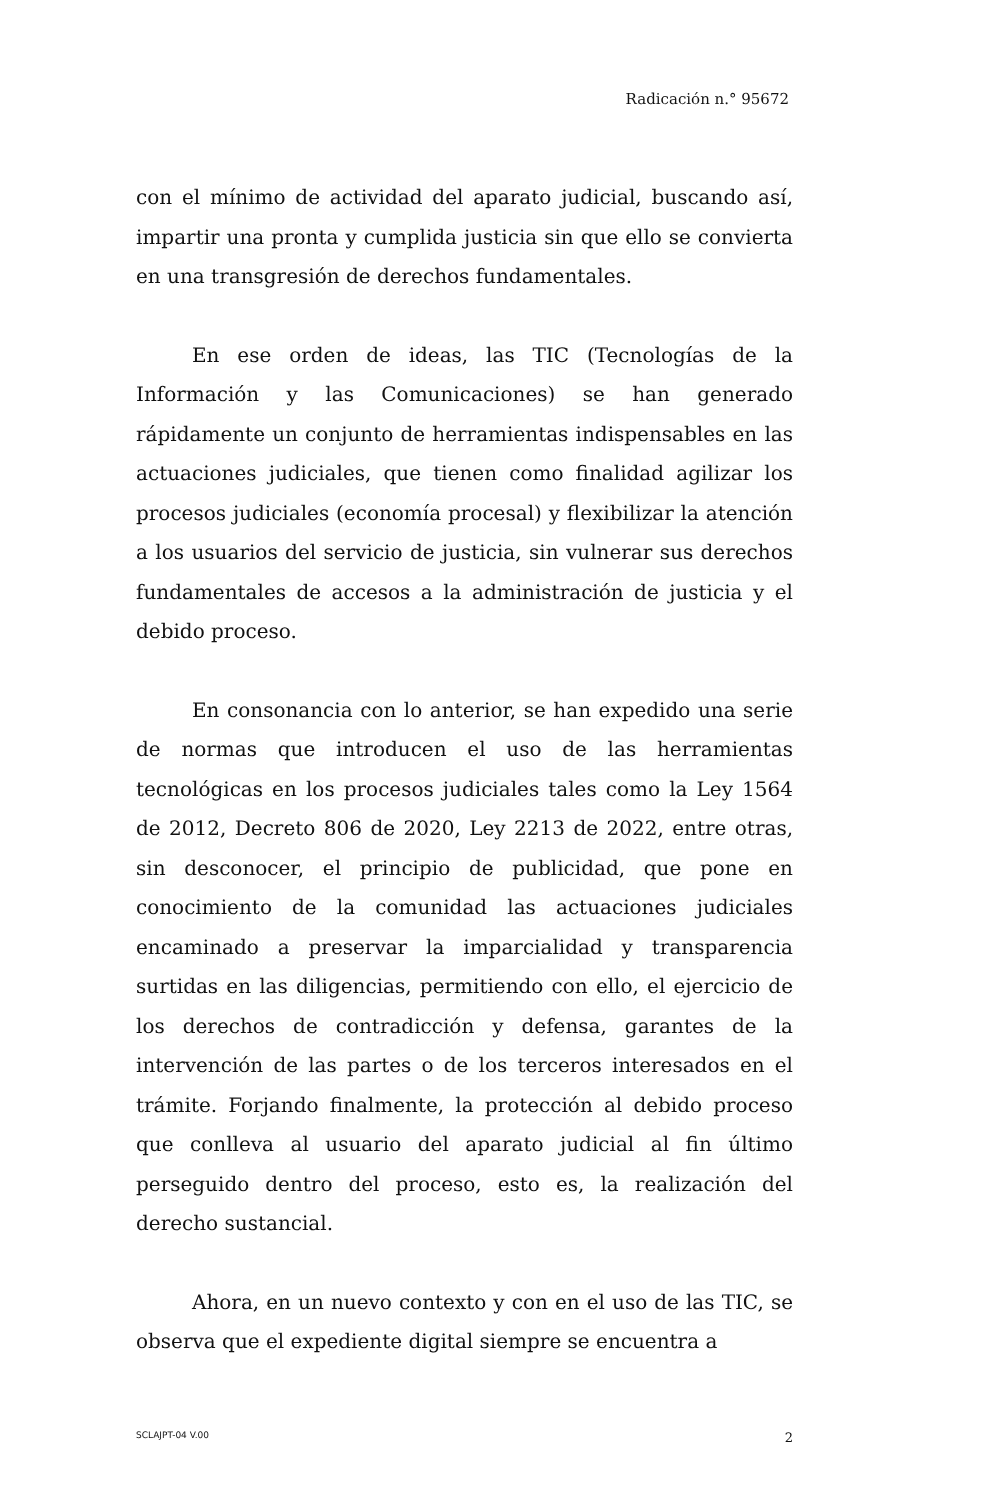Radicación n.° 95672
con el mínimo de actividad del aparato judicial, buscando así, impartir una pronta y cumplida justicia sin que ello se convierta en una transgresión de derechos fundamentales.
En ese orden de ideas, las TIC (Tecnologías de la Información y las Comunicaciones) se han generado rápidamente un conjunto de herramientas indispensables en las actuaciones judiciales, que tienen como finalidad agilizar los procesos judiciales (economía procesal) y flexibilizar la atención a los usuarios del servicio de justicia, sin vulnerar sus derechos fundamentales de accesos a la administración de justicia y el debido proceso.
En consonancia con lo anterior, se han expedido una serie de normas que introducen el uso de las herramientas tecnológicas en los procesos judiciales tales como la Ley 1564 de 2012, Decreto 806 de 2020, Ley 2213 de 2022, entre otras, sin desconocer, el principio de publicidad, que pone en conocimiento de la comunidad las actuaciones judiciales encaminado a preservar la imparcialidad y transparencia surtidas en las diligencias, permitiendo con ello, el ejercicio de los derechos de contradicción y defensa, garantes de la intervención de las partes o de los terceros interesados en el trámite. Forjando finalmente, la protección al debido proceso que conlleva al usuario del aparato judicial al fin último perseguido dentro del proceso, esto es, la realización del derecho sustancial.
Ahora, en un nuevo contexto y con en el uso de las TIC, se observa que el expediente digital siempre se encuentra a
SCLAJPT-04 V.00 2